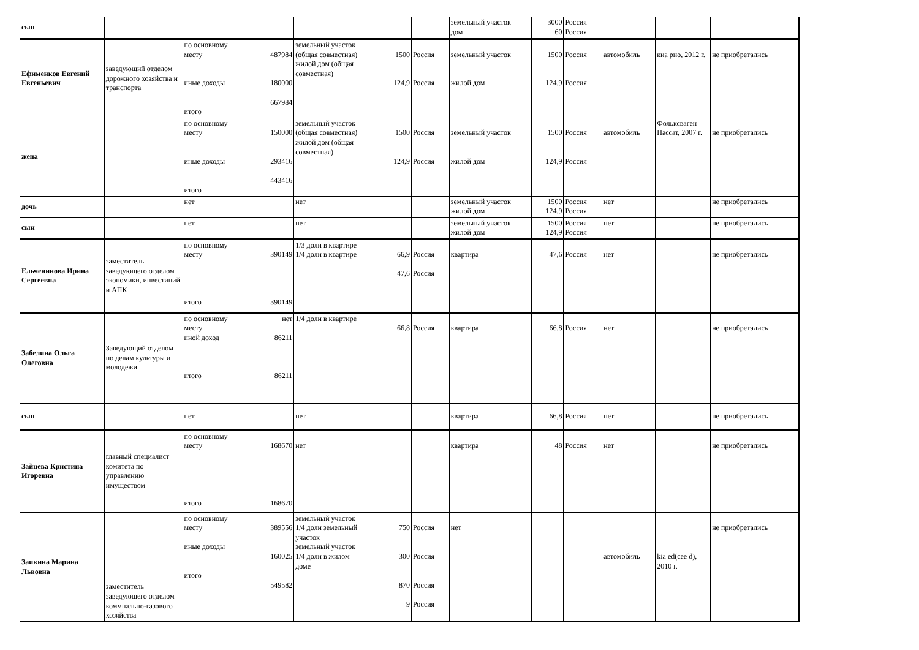| сын | | | | | | | земельный участок дом | 3000 60 | Россия Россия | | | |
| Ефименков Евгений Евгеньевич | заведующий отделом дорожного хозяйства и транспорта | по основному месту иные доходы итого | 487984 180000 667984 | земельный участок (общая совместная) жилой дом (общая совместная) | 1500 124,9 | Россия Россия | земельный участок жилой дом | 1500 124,9 | Россия Россия | автомобиль | киа рио, 2012 г. | не приобретались |
| жена | | по основному месту иные доходы итого | 150000 293416 443416 | земельный участок (общая совместная) жилой дом (общая совместная) | 1500 124,9 | Россия Россия | земельный участок жилой дом | 1500 124,9 | Россия Россия | автомобиль | Фольксваген Пассат, 2007 г. | не приобретались |
| дочь | | нет | | нет | | | земельный участок жилой дом | 1500 124,9 | Россия Россия | нет | | не приобретались |
| сын | | нет | | нет | | | земельный участок жилой дом | 1500 124,9 | Россия Россия | нет | | не приобретались |
| Ельченинова Ирина Сергеевна | заместитель заведующего отделом экономики, инвестиций и АПК | по основному месту итого | 390149 390149 | 1/3 доли в квартире 1/4 доли в квартире | 66,9 47,6 | Россия Россия | квартира | 47,6 | Россия | нет | | не приобретались |
| Забелина Ольга Олеговна | Заведующий отделом по делам культуры и молодежи | по основному месту иной доход итого | нет 86211 86211 | 1/4 доли в квартире | 66,8 | Россия | квартира | 66,8 | Россия | нет | | не приобретались |
| сын | | нет | | нет | | | квартира | 66,8 | Россия | нет | | не приобретались |
| Зайцева Кристина Игоревна | главный специалист комитета по управлению имуществом | по основному месту итого | 168670 168670 | нет | | | квартира | 48 | Россия | нет | | не приобретались |
| Заикина Марина Львовна | заместитель заведующего отделом коммнально-газового хозяйства | по основному месту иные доходы итого | 389556 160025 549582 | земельный участок 1/4 доли земельный участок земельный участок 1/4 доли в жилом доме | 750 300 870 9 | Россия Россия Россия Россия | нет | | | автомобиль | kia ed(cee d), 2010 г. | не приобретались |